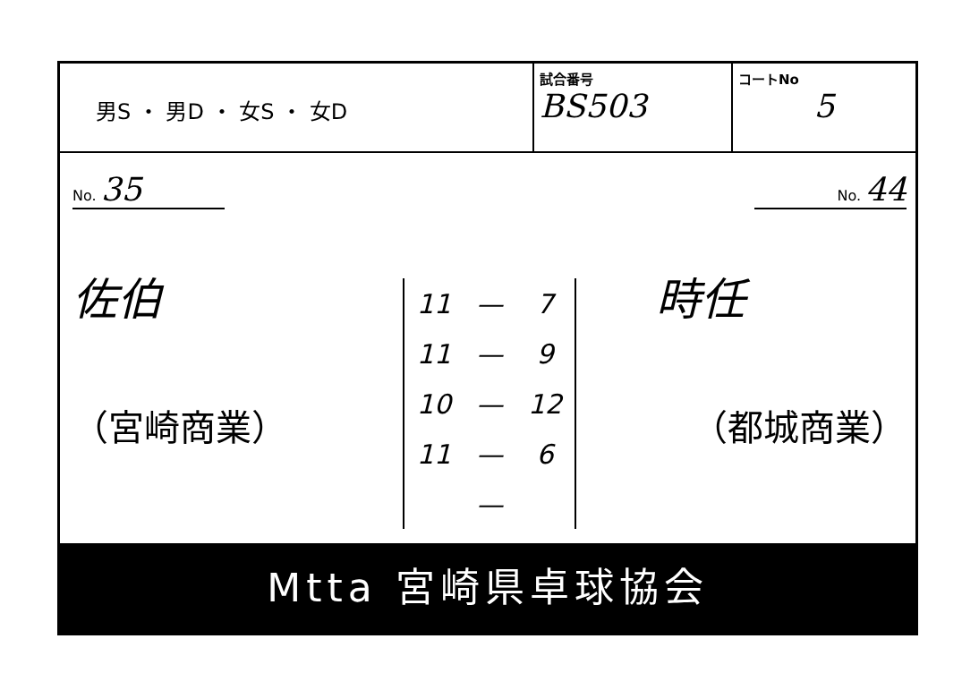男S ・ 男D ・ 女S ・ 女D
試合番号
BS503
コートNo
5
No. 35
佐伯
（宮崎商業）
| 11 | — | 7 |
| 11 | — | 9 |
| 10 | — | 12 |
| 11 | — | 6 |
| | — | |
No. 44
時任
（都城商業）
Mtta 宮崎県卓球協会